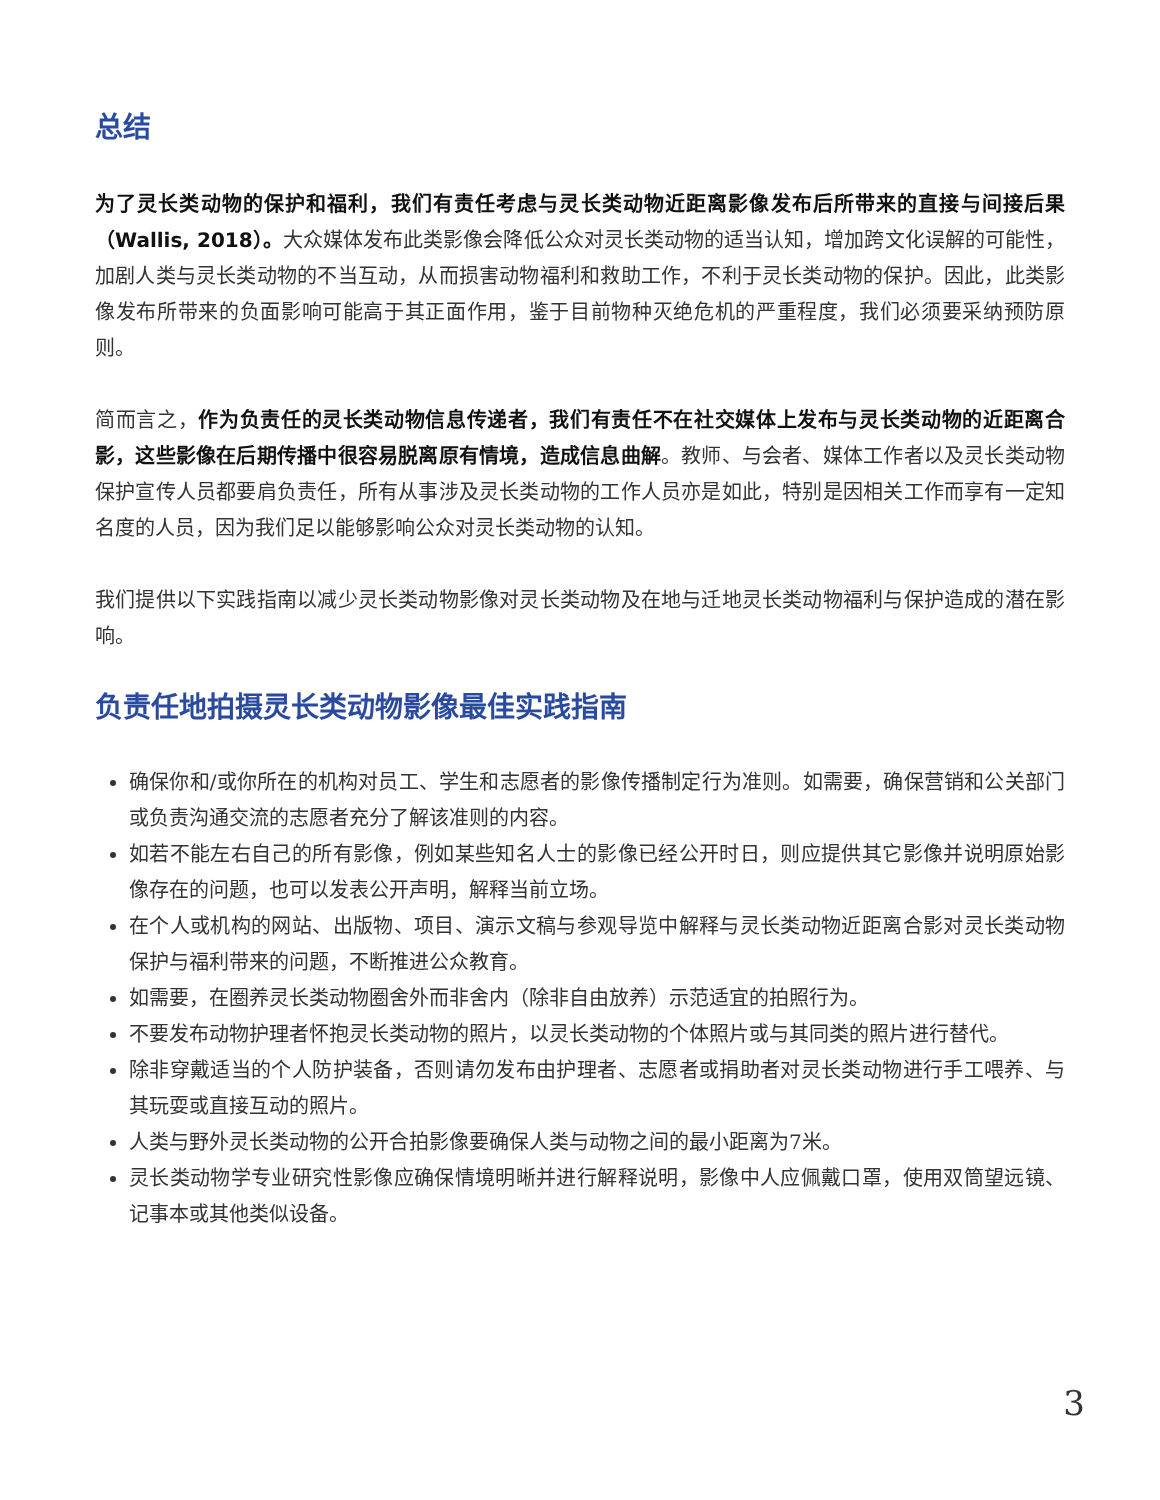总结
为了灵长类动物的保护和福利，我们有责任考虑与灵长类动物近距离影像发布后所带来的直接与间接后果（Wallis, 2018）。大众媒体发布此类影像会降低公众对灵长类动物的适当认知，增加跨文化误解的可能性，加剧人类与灵长类动物的不当互动，从而损害动物福利和救助工作，不利于灵长类动物的保护。因此，此类影像发布所带来的负面影响可能高于其正面作用，鉴于目前物种灭绝危机的严重程度，我们必须要采纳预防原则。
简而言之，作为负责任的灵长类动物信息传递者，我们有责任不在社交媒体上发布与灵长类动物的近距离合影，这些影像在后期传播中很容易脱离原有情境，造成信息曲解。教师、与会者、媒体工作者以及灵长类动物保护宣传人员都要肩负责任，所有从事涉及灵长类动物的工作人员亦是如此，特别是因相关工作而享有一定知名度的人员，因为我们足以能够影响公众对灵长类动物的认知。
我们提供以下实践指南以减少灵长类动物影像对灵长类动物及在地与迁地灵长类动物福利与保护造成的潜在影响。
负责任地拍摄灵长类动物影像最佳实践指南
确保你和/或你所在的机构对员工、学生和志愿者的影像传播制定行为准则。如需要，确保营销和公关部门或负责沟通交流的志愿者充分了解该准则的内容。
如若不能左右自己的所有影像，例如某些知名人士的影像已经公开时日，则应提供其它影像并说明原始影像存在的问题，也可以发表公开声明，解释当前立场。
在个人或机构的网站、出版物、项目、演示文稿与参观导览中解释与灵长类动物近距离合影对灵长类动物保护与福利带来的问题，不断推进公众教育。
如需要，在圈养灵长类动物圈舍外而非舍内（除非自由放养）示范适宜的拍照行为。
不要发布动物护理者怀抱灵长类动物的照片，以灵长类动物的个体照片或与其同类的照片进行替代。
除非穿戴适当的个人防护装备，否则请勿发布由护理者、志愿者或捐助者对灵长类动物进行手工喂养、与其玩耍或直接互动的照片。
人类与野外灵长类动物的公开合拍影像要确保人类与动物之间的最小距离为7米。
灵长类动物学专业研究性影像应确保情境明晰并进行解释说明，影像中人应佩戴口罩，使用双筒望远镜、记事本或其他类似设备。
3